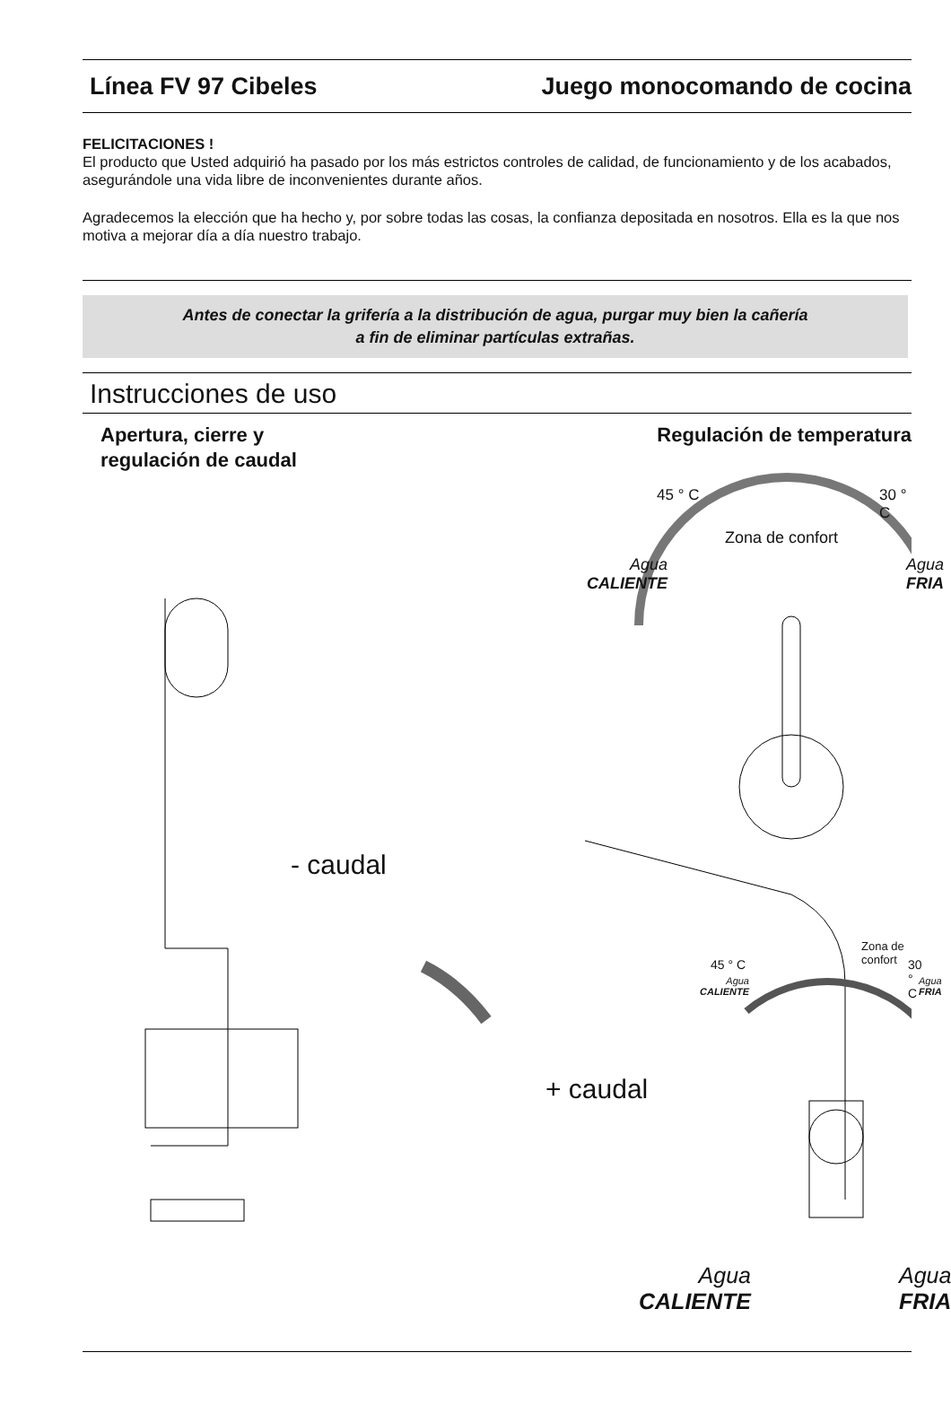Línea FV 97 Cibeles Juego monocomando de cocina
FELICITACIONES !
El producto que Usted adquirió ha pasado por los más estrictos controles de calidad, de funcionamiento y de los acabados, asegurándole una vida libre de inconvenientes durante años.
Agradecemos la elección que ha hecho y, por sobre todas las cosas, la confianza depositada en nosotros. Ella es la que nos motiva a mejorar día a día nuestro trabajo.
Antes de conectar la grifería a la distribución de agua, purgar muy bien la cañería
a fin de eliminar partículas extrañas.
Instrucciones de uso
Apertura, cierre y
regulación de caudal
Regulación de temperatura
45 ° C 30 ° C
Zona de confort
Agua
CALIENTE
Agua
FRIA
- caudal
+ caudal
Zona de confort
45 ° C 30 ° C
Agua
CALIENTE
Agua
FRIA
Agua
CALIENTE
Agua
FRIA